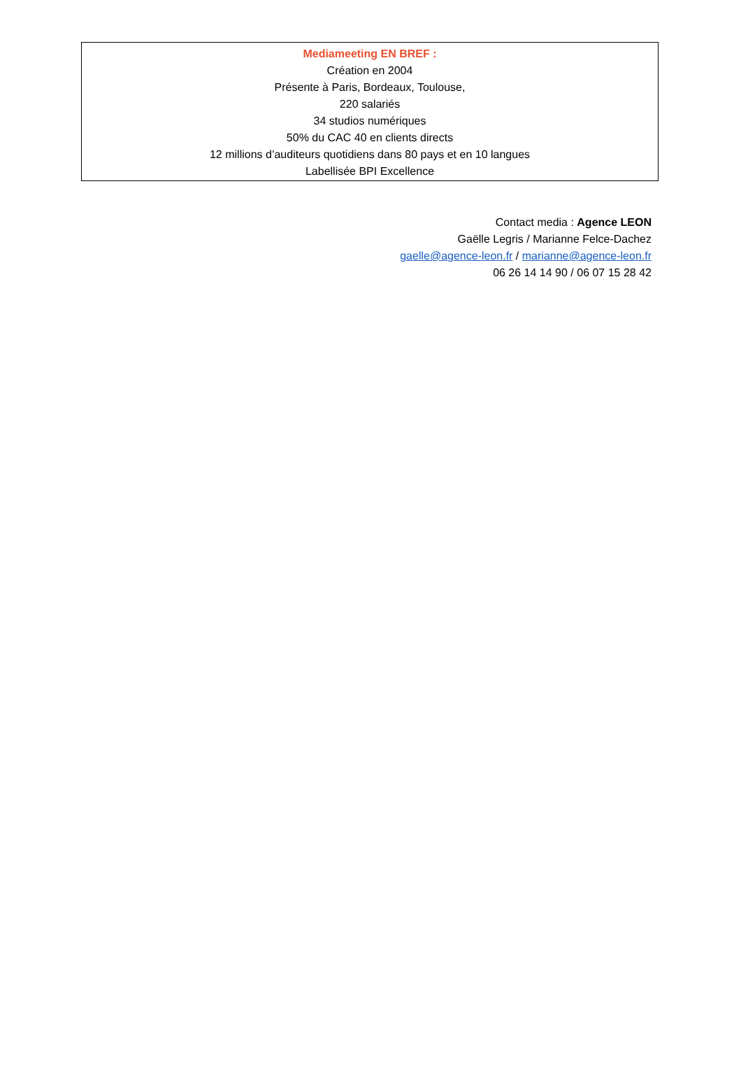Mediameeting EN BREF :
Création en 2004
Présente à Paris, Bordeaux, Toulouse,
220 salariés
34 studios numériques
50% du CAC 40 en clients directs
12 millions d’auditeurs quotidiens dans 80 pays et en 10 langues
Labellisée BPI Excellence
Contact media : Agence LEON
Gaëlle Legris / Marianne Felce-Dachez
gaelle@agence-leon.fr / marianne@agence-leon.fr
06 26 14 14 90 / 06 07 15 28 42